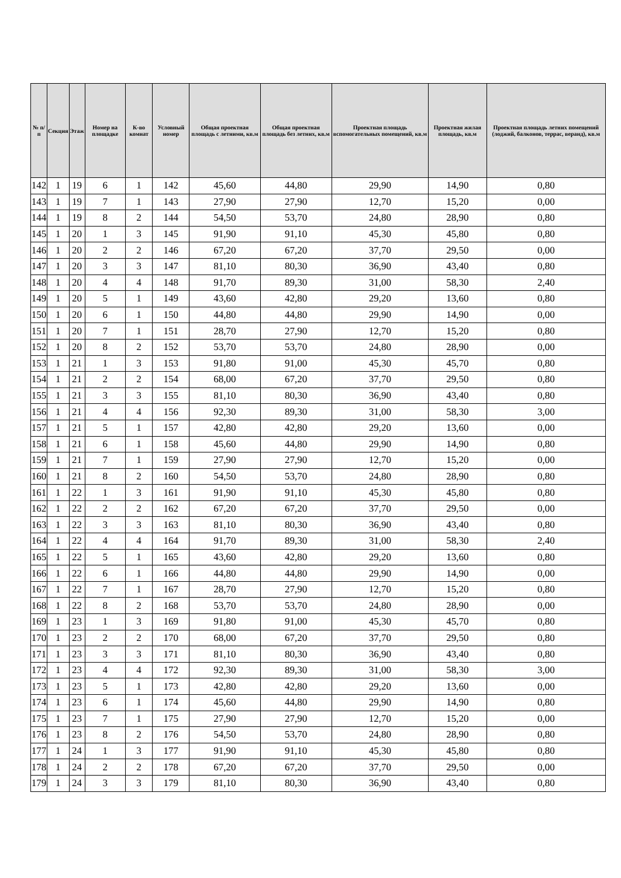| № п/п | Секция | Этаж | Номер на площадке | К-во комнат | Условный номер | Общая проектная площадь с летними, кв.м | Общая проектная площадь без летних, кв.м | Проектная площадь вспомогательных помещений, кв.м | Проектная жилая площадь, кв.м | Проектная площадь летних помещений (лоджий, балконов, террас, веранд), кв.м |
| --- | --- | --- | --- | --- | --- | --- | --- | --- | --- | --- |
| 142 | 1 | 19 | 6 | 1 | 142 | 45,60 | 44,80 | 29,90 | 14,90 | 0,80 |
| 143 | 1 | 19 | 7 | 1 | 143 | 27,90 | 27,90 | 12,70 | 15,20 | 0,00 |
| 144 | 1 | 19 | 8 | 2 | 144 | 54,50 | 53,70 | 24,80 | 28,90 | 0,80 |
| 145 | 1 | 20 | 1 | 3 | 145 | 91,90 | 91,10 | 45,30 | 45,80 | 0,80 |
| 146 | 1 | 20 | 2 | 2 | 146 | 67,20 | 67,20 | 37,70 | 29,50 | 0,00 |
| 147 | 1 | 20 | 3 | 3 | 147 | 81,10 | 80,30 | 36,90 | 43,40 | 0,80 |
| 148 | 1 | 20 | 4 | 4 | 148 | 91,70 | 89,30 | 31,00 | 58,30 | 2,40 |
| 149 | 1 | 20 | 5 | 1 | 149 | 43,60 | 42,80 | 29,20 | 13,60 | 0,80 |
| 150 | 1 | 20 | 6 | 1 | 150 | 44,80 | 44,80 | 29,90 | 14,90 | 0,00 |
| 151 | 1 | 20 | 7 | 1 | 151 | 28,70 | 27,90 | 12,70 | 15,20 | 0,80 |
| 152 | 1 | 20 | 8 | 2 | 152 | 53,70 | 53,70 | 24,80 | 28,90 | 0,00 |
| 153 | 1 | 21 | 1 | 3 | 153 | 91,80 | 91,00 | 45,30 | 45,70 | 0,80 |
| 154 | 1 | 21 | 2 | 2 | 154 | 68,00 | 67,20 | 37,70 | 29,50 | 0,80 |
| 155 | 1 | 21 | 3 | 3 | 155 | 81,10 | 80,30 | 36,90 | 43,40 | 0,80 |
| 156 | 1 | 21 | 4 | 4 | 156 | 92,30 | 89,30 | 31,00 | 58,30 | 3,00 |
| 157 | 1 | 21 | 5 | 1 | 157 | 42,80 | 42,80 | 29,20 | 13,60 | 0,00 |
| 158 | 1 | 21 | 6 | 1 | 158 | 45,60 | 44,80 | 29,90 | 14,90 | 0,80 |
| 159 | 1 | 21 | 7 | 1 | 159 | 27,90 | 27,90 | 12,70 | 15,20 | 0,00 |
| 160 | 1 | 21 | 8 | 2 | 160 | 54,50 | 53,70 | 24,80 | 28,90 | 0,80 |
| 161 | 1 | 22 | 1 | 3 | 161 | 91,90 | 91,10 | 45,30 | 45,80 | 0,80 |
| 162 | 1 | 22 | 2 | 2 | 162 | 67,20 | 67,20 | 37,70 | 29,50 | 0,00 |
| 163 | 1 | 22 | 3 | 3 | 163 | 81,10 | 80,30 | 36,90 | 43,40 | 0,80 |
| 164 | 1 | 22 | 4 | 4 | 164 | 91,70 | 89,30 | 31,00 | 58,30 | 2,40 |
| 165 | 1 | 22 | 5 | 1 | 165 | 43,60 | 42,80 | 29,20 | 13,60 | 0,80 |
| 166 | 1 | 22 | 6 | 1 | 166 | 44,80 | 44,80 | 29,90 | 14,90 | 0,00 |
| 167 | 1 | 22 | 7 | 1 | 167 | 28,70 | 27,90 | 12,70 | 15,20 | 0,80 |
| 168 | 1 | 22 | 8 | 2 | 168 | 53,70 | 53,70 | 24,80 | 28,90 | 0,00 |
| 169 | 1 | 23 | 1 | 3 | 169 | 91,80 | 91,00 | 45,30 | 45,70 | 0,80 |
| 170 | 1 | 23 | 2 | 2 | 170 | 68,00 | 67,20 | 37,70 | 29,50 | 0,80 |
| 171 | 1 | 23 | 3 | 3 | 171 | 81,10 | 80,30 | 36,90 | 43,40 | 0,80 |
| 172 | 1 | 23 | 4 | 4 | 172 | 92,30 | 89,30 | 31,00 | 58,30 | 3,00 |
| 173 | 1 | 23 | 5 | 1 | 173 | 42,80 | 42,80 | 29,20 | 13,60 | 0,00 |
| 174 | 1 | 23 | 6 | 1 | 174 | 45,60 | 44,80 | 29,90 | 14,90 | 0,80 |
| 175 | 1 | 23 | 7 | 1 | 175 | 27,90 | 27,90 | 12,70 | 15,20 | 0,00 |
| 176 | 1 | 23 | 8 | 2 | 176 | 54,50 | 53,70 | 24,80 | 28,90 | 0,80 |
| 177 | 1 | 24 | 1 | 3 | 177 | 91,90 | 91,10 | 45,30 | 45,80 | 0,80 |
| 178 | 1 | 24 | 2 | 2 | 178 | 67,20 | 67,20 | 37,70 | 29,50 | 0,00 |
| 179 | 1 | 24 | 3 | 3 | 179 | 81,10 | 80,30 | 36,90 | 43,40 | 0,80 |